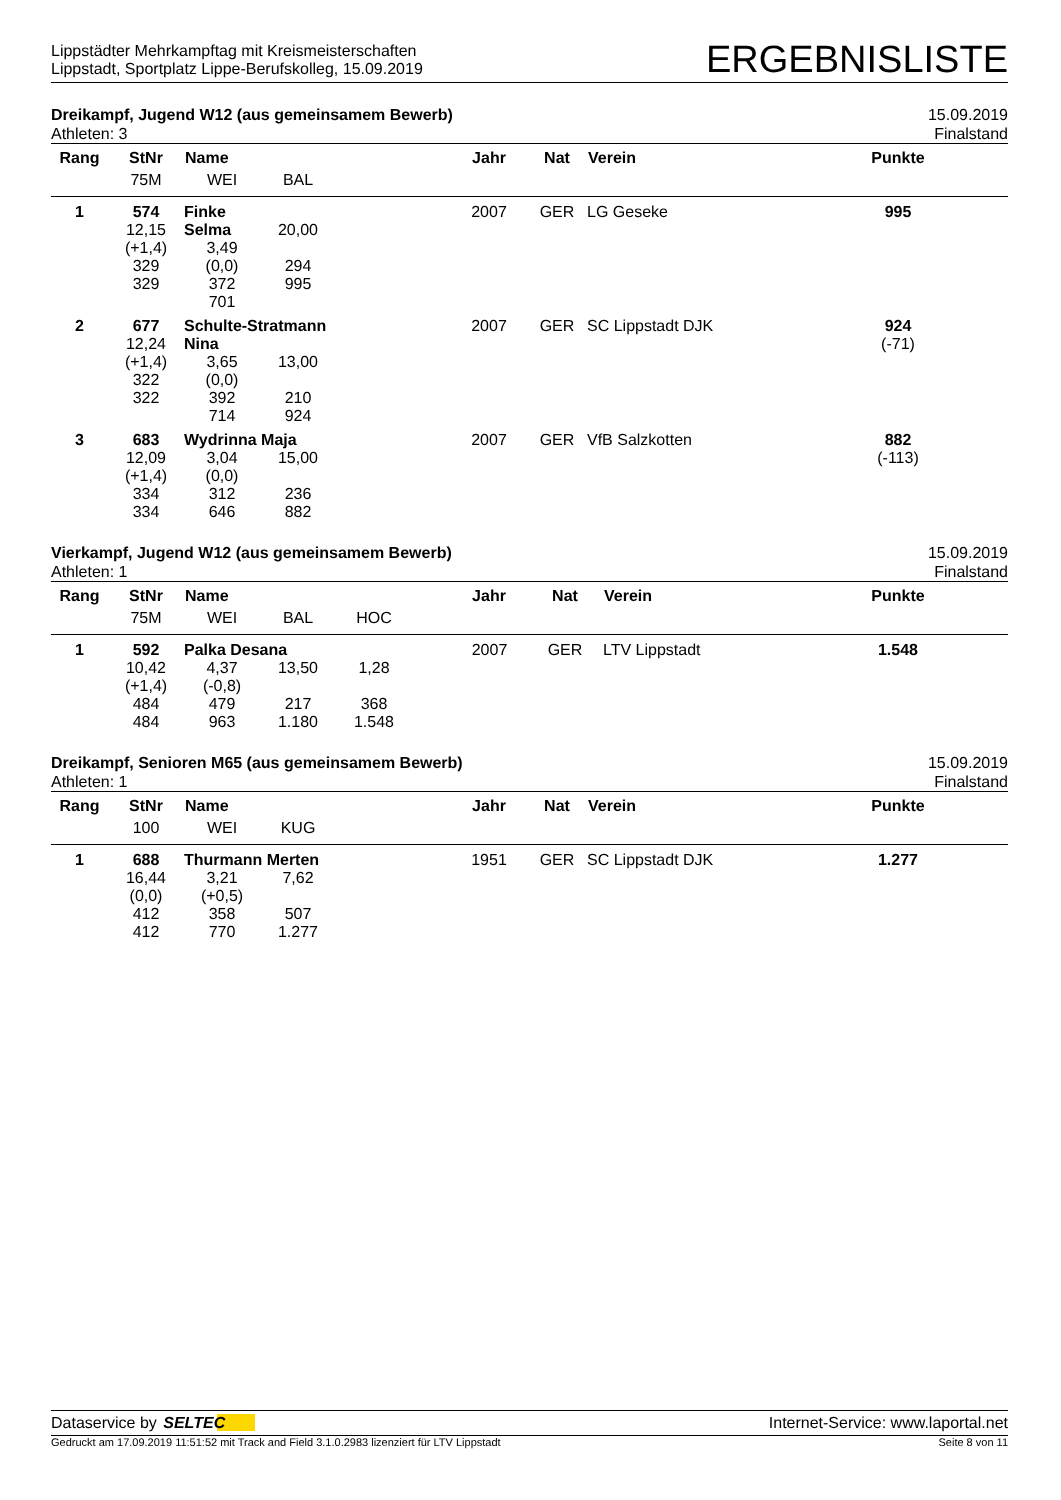Lippstädter Mehrkampftag mit Kreismeisterschaften
Lippstadt, Sportplatz Lippe-Berufskolleg, 15.09.2019
ERGEBNISLISTE
Dreikampf, Jugend W12 (aus gemeinsamem Bewerb) 15.09.2019
Athleten: 3 Finalstand
| Rang | StNr | Name | | | Jahr | Nat | Verein | Punkte | |
| --- | --- | --- | --- | --- | --- | --- | --- | --- | --- |
| | 75M | WEI | BAL | | | | | | |
| 1 | 574 12,15 (+1,4) 329 329 | Finke Selma 3,49 (0,0) 372 701 | 20,00 294 995 | | 2007 | GER | LG Geseke | 995 | |
| 2 | 677 12,24 (+1,4) 322 322 | Schulte-Stratmann Nina 3,65 (0,0) 392 714 13,00 210 924 | | | 2007 | GER | SC Lippstadt DJK | 924 (-71) | |
| 3 | 683 12,09 (+1,4) 334 334 | Wydrinna Maja 3,04 (0,0) 312 646 15,00 236 882 | | | 2007 | GER | VfB Salzkotten | 882 (-113) | |
Vierkampf, Jugend W12 (aus gemeinsamem Bewerb) 15.09.2019
Athleten: 1 Finalstand
| Rang | StNr | Name | | | Jahr | Nat | Verein | Punkte | |
| --- | --- | --- | --- | --- | --- | --- | --- | --- | --- |
| | 75M | WEI | BAL | HOC | | | | | |
| 1 | 592 10,42 (+1,4) 484 484 | Palka Desana 4,37 (-0,8) 479 963 13,50 217 1.180 1,28 368 1.548 | | | 2007 | GER | LTV Lippstadt | 1.548 | |
Dreikampf, Senioren M65 (aus gemeinsamem Bewerb) 15.09.2019
Athleten: 1 Finalstand
| Rang | StNr | Name | | | Jahr | Nat | Verein | Punkte | |
| --- | --- | --- | --- | --- | --- | --- | --- | --- | --- |
| | 100 | WEI | KUG | | | | | | |
| 1 | 688 16,44 (0,0) 412 412 | Thurmann Merten 3,21 (+0,5) 358 770 7,62 507 1.277 | | | 1951 | GER | SC Lippstadt DJK | 1.277 | |
Dataservice by SELTEC Internet-Service: www.laportal.net
Gedruckt am 17.09.2019 11:51:52 mit Track and Field 3.1.0.2983 lizenziert für LTV Lippstadt Seite 8 von 11